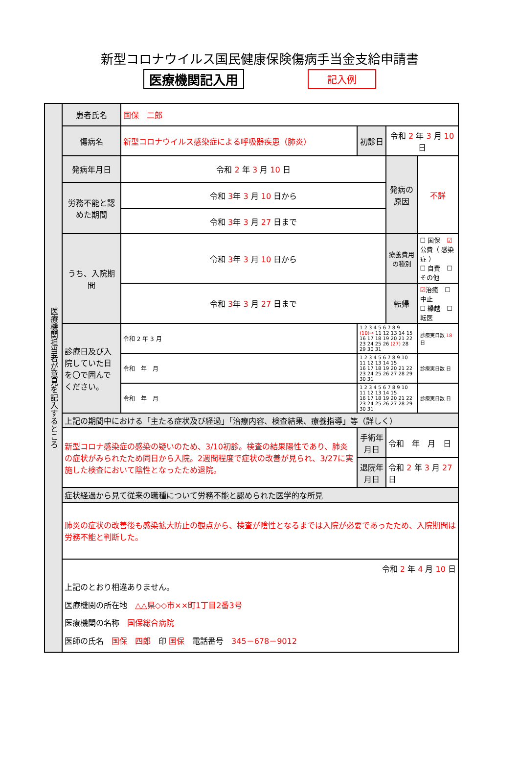新型コロナウイルス国民健康保険傷病手当金支給申請書
医療機関記入用 記入例
| 医療機関担当者が意見を記入するところ | 患者氏名 | 国保 二郎 | | | | |
| | 傷病名 | 新型コロナウイルス感染症による呼吸器疾患（肺炎） | | 初診日 | 令和 2 年 3 月 10 日 | |
| | 発病年月日 | 令和 2 年 3 月 10 日 | | | 発病の原因 | 不詳 |
| | 労務不能と認めた期間 | 令和 3 年 3 月 10 日から | | | | |
| | | 令和 3 年 3 月 27 日まで | | | | |
| | うち、入院期間 | 令和 3 年 3 月 10 日から | | | 療養費用の種別 | ☐ 国保 ☑ 公費（ 感染症 ） ☐ 自費 ☐ その他 |
| | | 令和 3 年 3 月 27 日まで | | | 転帰 | ☑ 治癒 ☐ 中止 ☐ 繰越 ☐ 転医 |
| | 診療日及び入院していた日を〇で囲んでください。 | 令和 2 年 3 月 | 1 2 3 4 5 6 7 8 9 (10)→ 11 12 13 14 15 16 17 18 19 20 21 22 23 24 25 26 (27) 28 29 30 31 | | | 診療実日数 18 日 |
| | | 令和 年 月 | 1 2 3 4 5 6 7 8 9 10 11 12 13 14 15 16 17 18 19 20 21 22 23 24 25 26 27 28 29 30 31 | | | 診療実日数 日 |
| | | 令和 年 月 | 1 2 3 4 5 6 7 8 9 10 11 12 13 14 15 16 17 18 19 20 21 22 23 24 25 26 27 28 29 30 31 | | | 診療実日数 日 |
| | 上記の期間中における「主たる症状及び経過」「治療内容、検査結果、療養指導」等（詳しく） | | | | | |
| | 新型コロナ感染症の感染の疑いのため、3/10初診。検査の結果陽性であり、肺炎の症状がみられたため同日から入院。2週間程度で症状の改善が見られ、3/27に実施した検査において陰性となったため退院。 | | | 手術年月日 | 令和 年 月 日 | |
| | | | | 退院年月日 | 令和 2 年 3 月 27 日 | |
| | 症状経過から見て従来の職種について労務不能と認められた医学的な所見 | | | | | |
| | 肺炎の症状の改善後も感染拡大防止の観点から、検査が陰性となるまでは入院が必要であったため、入院期間は労務不能と判断した。 | | | | | |
| | 令和 2 年 4 月 10 日 上記のとおり相違ありません。 医療機関の所在地 △△県◇◇市××町1丁目2番3号 医療機関の名称 国保総合病院 医師の氏名 国保 四郎 印 国保 電話番号 345－678－9012 | | | | | |